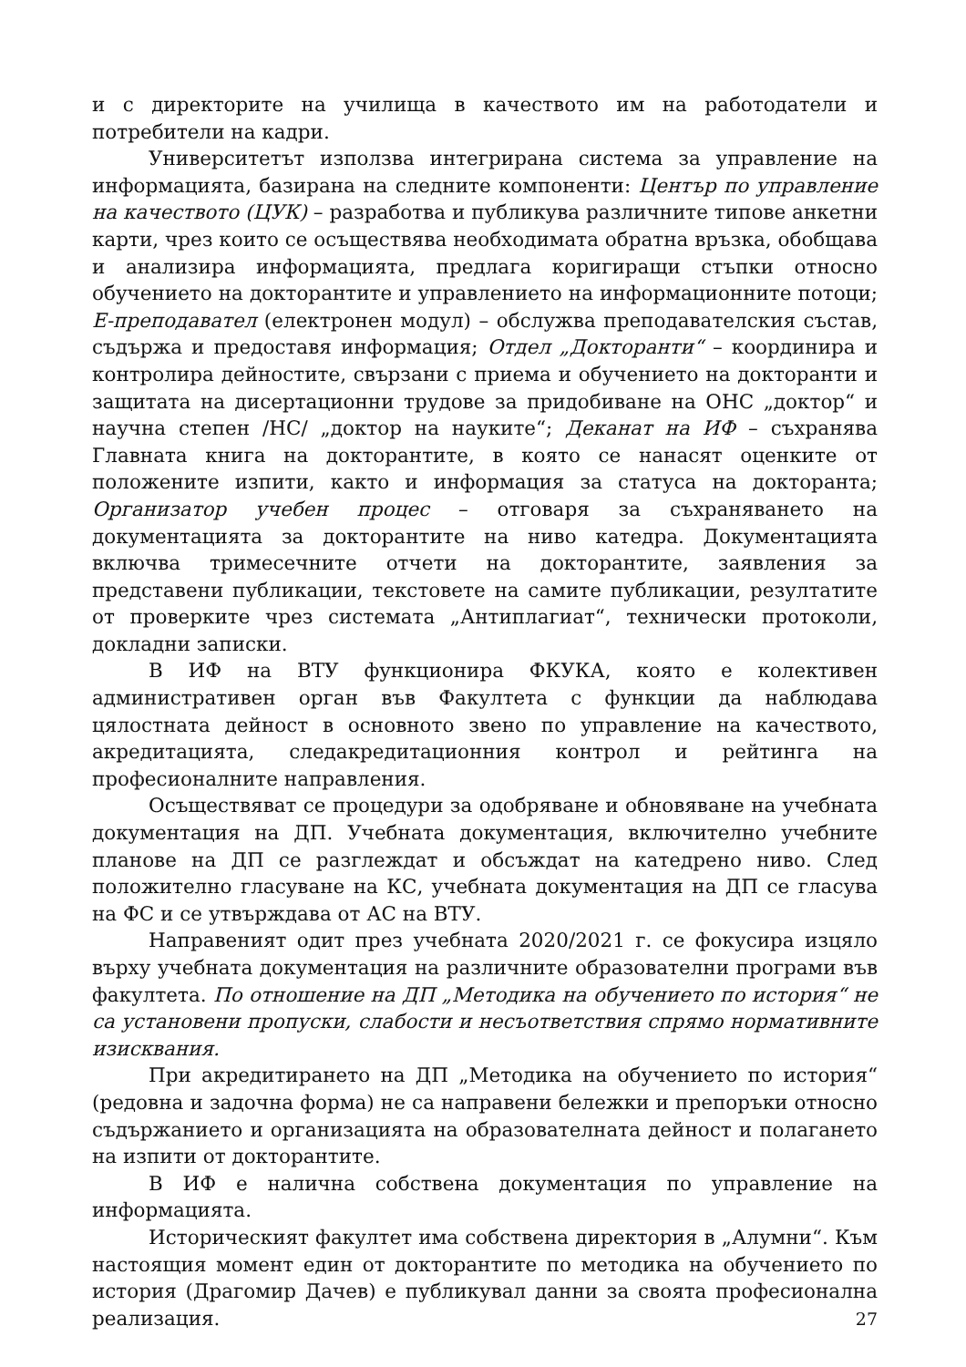и с директорите на училища в качеството им на работодатели и потребители на кадри.
Университетът използва интегрирана система за управление на информацията, базирана на следните компоненти: Център по управление на качеството (ЦУК) – разработва и публикува различните типове анкетни карти, чрез които се осъществява необходимата обратна връзка, обобщава и анализира информацията, предлага коригиращи стъпки относно обучението на докторантите и управлението на информационните потоци; Е-преподавател (електронен модул) – обслужва преподавателския състав, съдържа и предоставя информация; Отдел „Докторанти“ – координира и контролира дейностите, свързани с приема и обучението на докторанти и защитата на дисертационни трудове за придобиване на ОНС „доктор“ и научна степен /НС/ „доктор на науките“; Деканат на ИФ – съхранява Главната книга на докторантите, в която се нанасят оценките от положените изпити, както и информация за статуса на докторанта; Организатор учебен процес – отговаря за съхраняването на документацията за докторантите на ниво катедра. Документацията включва тримесечните отчети на докторантите, заявления за представени публикации, текстовете на самите публикации, резултатите от проверките чрез системата „Антиплагиат“, технически протоколи, докладни записки.
В ИФ на ВТУ функционира ФКУКА, която е колективен административен орган във Факултета с функции да наблюдава цялостната дейност в основното звено по управление на качеството, акредитацията, следакредитационния контрол и рейтинга на професионалните направления.
Осъществяват се процедури за одобряване и обновяване на учебната документация на ДП. Учебната документация, включително учебните планове на ДП се разглеждат и обсъждат на катедрено ниво. След положително гласуване на КС, учебната документация на ДП се гласува на ФС и се утвърждава от АС на ВТУ.
Направеният одит през учебната 2020/2021 г. се фокусира изцяло върху учебната документация на различните образователни програми във факултета. По отношение на ДП „Методика на обучението по история“ не са установени пропуски, слабости и несъответствия спрямо нормативните изисквания.
При акредитирането на ДП „Методика на обучението по история“ (редовна и задочна форма) не са направени бележки и препоръки относно съдържанието и организацията на образователната дейност и полагането на изпити от докторантите.
В ИФ е налична собствена документация по управление на информацията.
Историческият факултет има собствена директория в „Алумни“. Към настоящия момент един от докторантите по методика на обучението по история (Драгомир Дачев) е публикувал данни за своята професионална реализация.
27